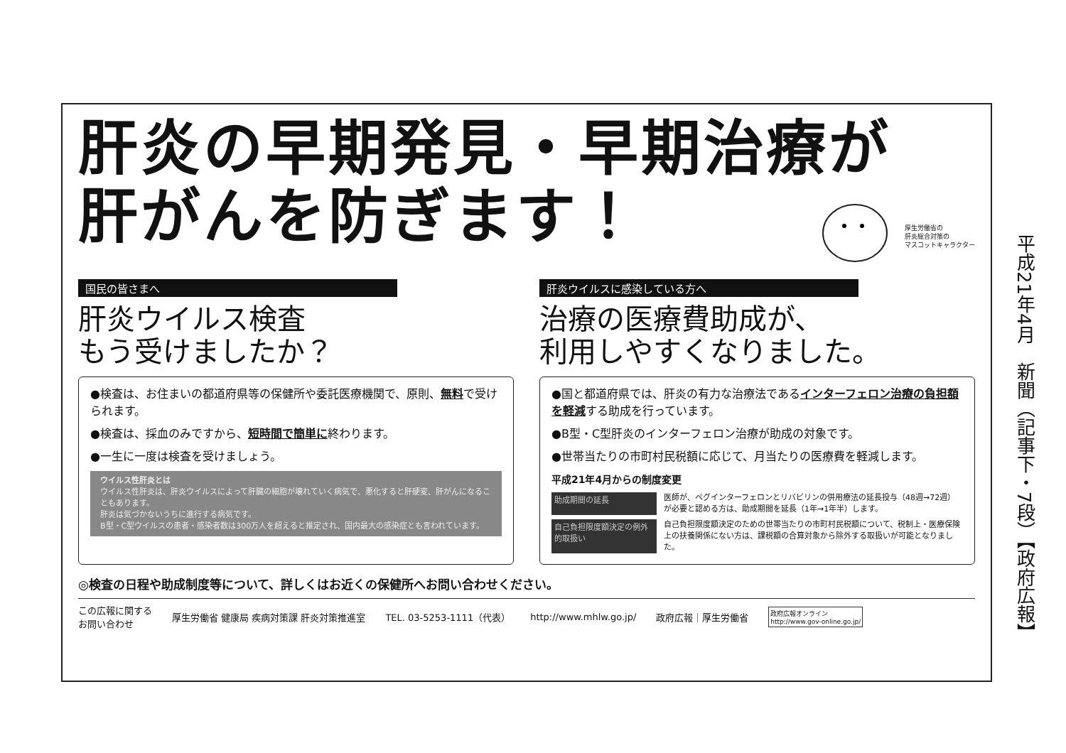肝炎の早期発見・早期治療が
肝がんを防ぎます！
厚生労働省の
肝炎総合対策の
マスコットキャラクター
国民の皆さまへ
肝炎ウイルス検査
もう受けましたか？
●検査は、お住まいの都道府県等の保健所や委託医療機関で、原則、無料で受けられます。
●検査は、採血のみですから、短時間で簡単に終わります。
●一生に一度は検査を受けましょう。
ウイルス性肝炎とは
ウイルス性肝炎は、肝炎ウイルスによって肝臓の細胞が壊れていく病気で、悪化すると肝硬変、肝がんになることもあります。
肝炎は気づかないうちに進行する病気です。
B型・C型ウイルスの患者・感染者数は300万人を超えると推定され、国内最大の感染症とも言われています。
肝炎ウイルスに感染している方へ
治療の医療費助成が、
利用しやすくなりました。
●国と都道府県では、肝炎の有力な治療法であるインターフェロン治療の負担額を軽減する助成を行っています。
●B型・C型肝炎のインターフェロン治療が助成の対象です。
●世帯当たりの市町村民税額に応じて、月当たりの医療費を軽減します。
平成21年4月からの制度変更
助成期間の延長
医師が、ペグインターフェロンとリバビリンの併用療法の延長投与（48週→72週）が必要と認める方は、助成期間を延長（1年→1年半）します。
自己負担限度額決定の例外的取扱い
自己負担限度額決定のための世帯当たりの市町村民税額について、税制上・医療保険上の扶養関係にない方は、課税額の合算対象から除外する取扱いが可能となりました。
◎検査の日程や助成制度等について、詳しくはお近くの保健所へお問い合わせください。
この広報に関する
お問い合わせ
厚生労働省 健康局 疾病対策課 肝炎対策推進室
TEL. 03-5253-1111（代表） http://www.mhlw.go.jp/ 政府広報｜厚生労働省
政府広報オンライン
http://www.gov-online.go.jp/
平成21年4月　新聞（記事下・7段）【政府広報】